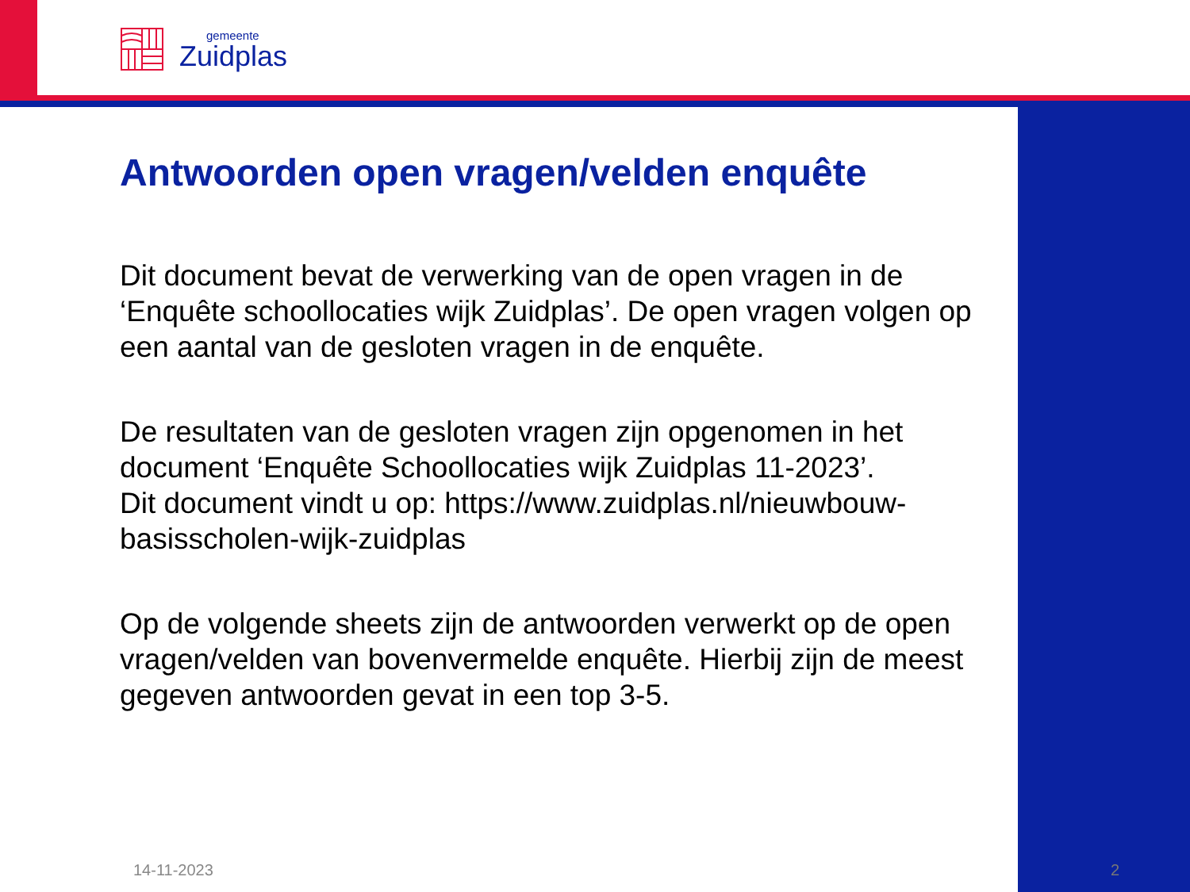gemeente
Zuidplas
Antwoorden open vragen/velden enquête
Dit document bevat de verwerking van de open vragen in de ‘Enquête schoollocaties wijk Zuidplas’. De open vragen volgen op een aantal van de gesloten vragen in de enquête.
De resultaten van de gesloten vragen zijn opgenomen in het document ‘Enquête Schoollocaties wijk Zuidplas 11-2023’.
Dit document vindt u op: https://www.zuidplas.nl/nieuwbouw-basisscholen-wijk-zuidplas
Op de volgende sheets zijn de antwoorden verwerkt op de open vragen/velden van bovenvermelde enquête. Hierbij zijn de meest gegeven antwoorden gevat in een top 3-5.
14-11-2023 2